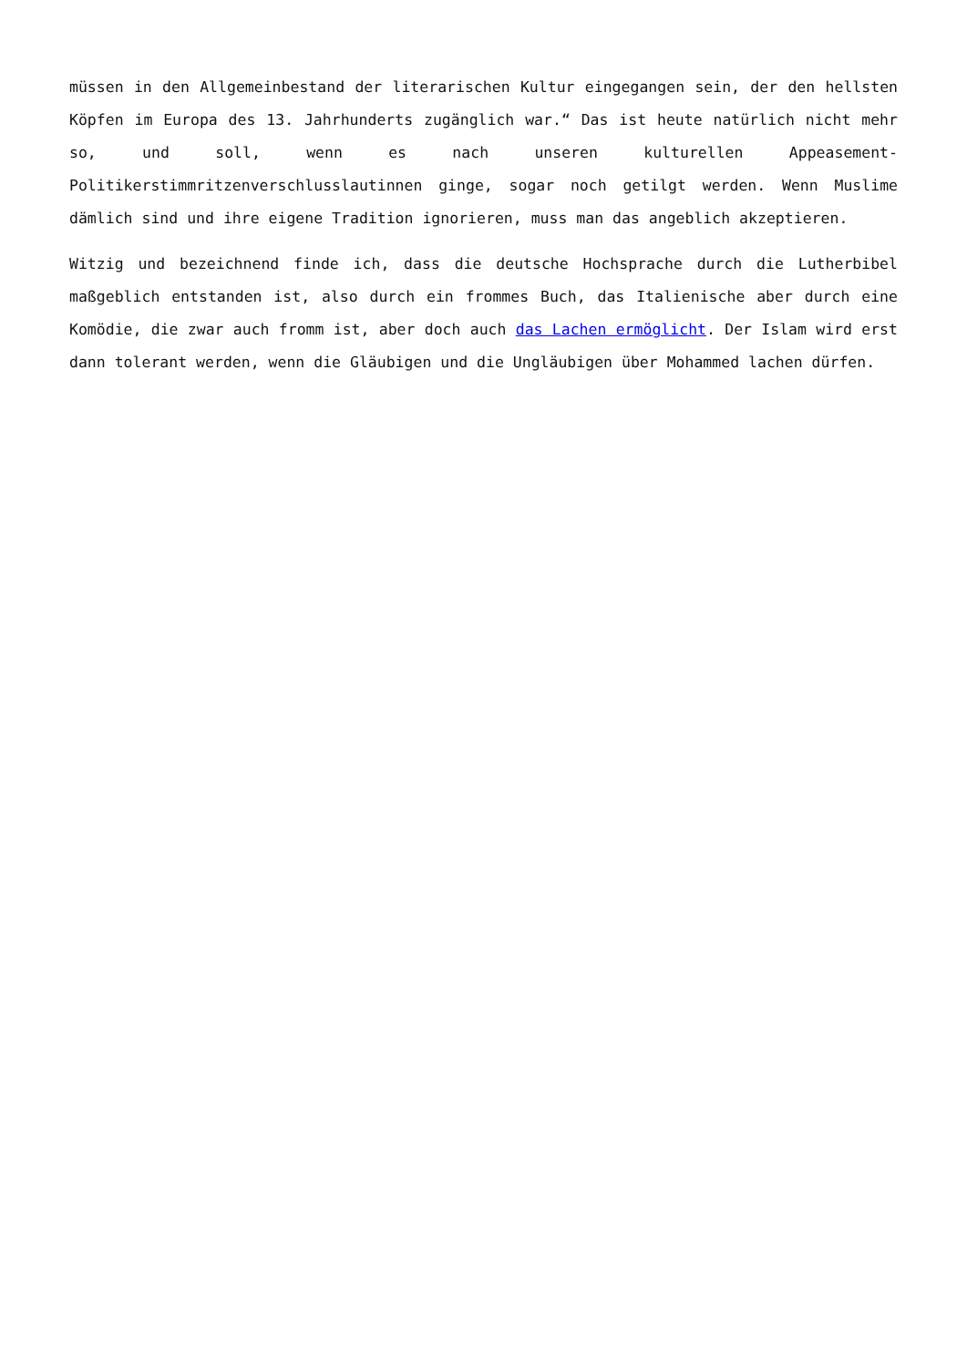müssen in den Allgemeinbestand der literarischen Kultur eingegangen sein, der den hellsten Köpfen im Europa des 13. Jahrhunderts zugänglich war.“ Das ist heute natürlich nicht mehr so, und soll, wenn es nach unseren kulturellen Appeasement-Politikerstimmritzenverschlusslautinnen ginge, sogar noch getilgt werden. Wenn Muslime dämlich sind und ihre eigene Tradition ignorieren, muss man das angeblich akzeptieren.
Witzig und bezeichnend finde ich, dass die deutsche Hochsprache durch die Lutherbibel maßgeblich entstanden ist, also durch ein frommes Buch, das Italienische aber durch eine Komödie, die zwar auch fromm ist, aber doch auch das Lachen ermöglicht. Der Islam wird erst dann tolerant werden, wenn die Gläubigen und die Ungläubigen über Mohammed lachen dürfen.